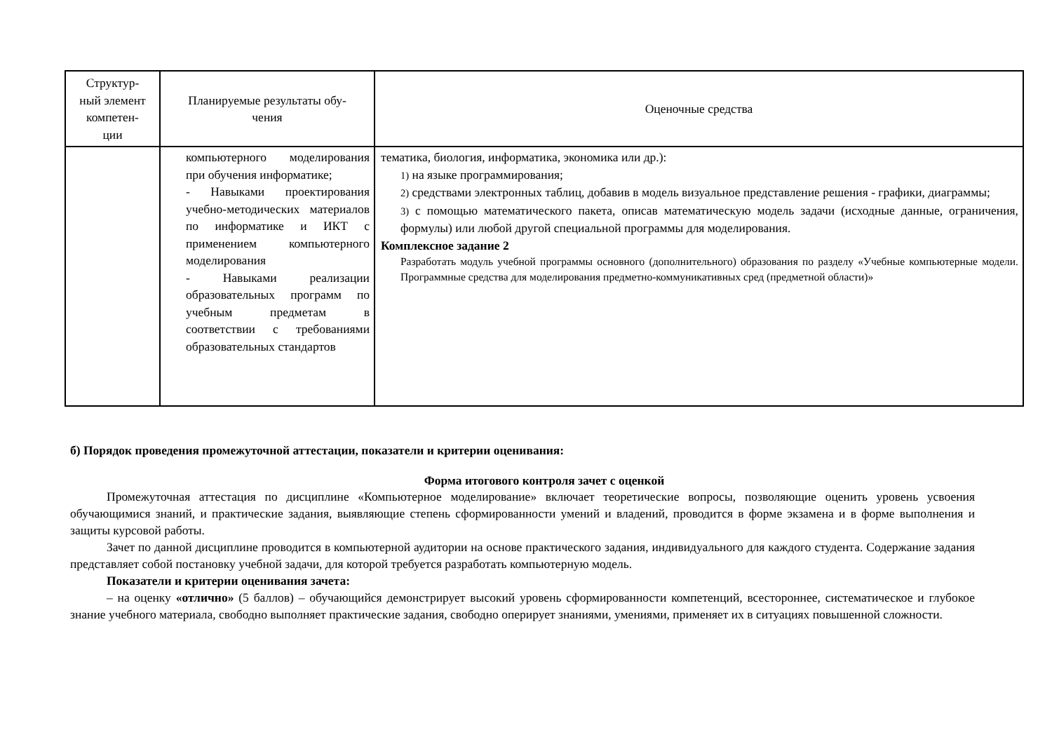| Структур- ный элемент компетен- ции | Планируемые результаты обу- чения | Оценочные средства |
| --- | --- | --- |
| | компьютерного моделирования при обучения информатике; - Навыками проектирования учебно-методических материалов по информатике и ИКТ с применением компьютерного моделирования - Навыками реализации образовательных программ по учебным предметам в соответствии с требованиями образовательных стандартов | тематика, биология, информатика, экономика или др.): 1) на языке программирования; 2) средствами электронных таблиц, добавив в модель визуальное представление решения - графики, диаграммы; 3) с помощью математического пакета, описав математическую модель задачи (исходные данные, ограничения, формулы) или любой другой специальной программы для моделирования. Комплексное задание 2 Разработать модуль учебной программы основного (дополнительного) образования по разделу «Учебные компьютерные модели. Программные средства для моделирования предметно-коммуникативных сред (предметной области)» |
б) Порядок проведения промежуточной аттестации, показатели и критерии оценивания:
Форма итогового контроля зачет с оценкой
Промежуточная аттестация по дисциплине «Компьютерное моделирование» включает теоретические вопросы, позволяющие оценить уровень усвоения обучающимися знаний, и практические задания, выявляющие степень сформированности умений и владений, проводится в форме экзамена и в форме выполнения и защиты курсовой работы.
Зачет по данной дисциплине проводится в компьютерной аудитории на основе практического задания, индивидуального для каждого студента. Содержание задания представляет собой постановку учебной задачи, для которой требуется разработать компьютерную модель.
Показатели и критерии оценивания зачета:
– на оценку «отлично» (5 баллов) – обучающийся демонстрирует высокий уровень сформированности компетенций, всестороннее, систематическое и глубокое знание учебного материала, свободно выполняет практические задания, свободно оперирует знаниями, умениями, применяет их в ситуациях повышенной сложности.